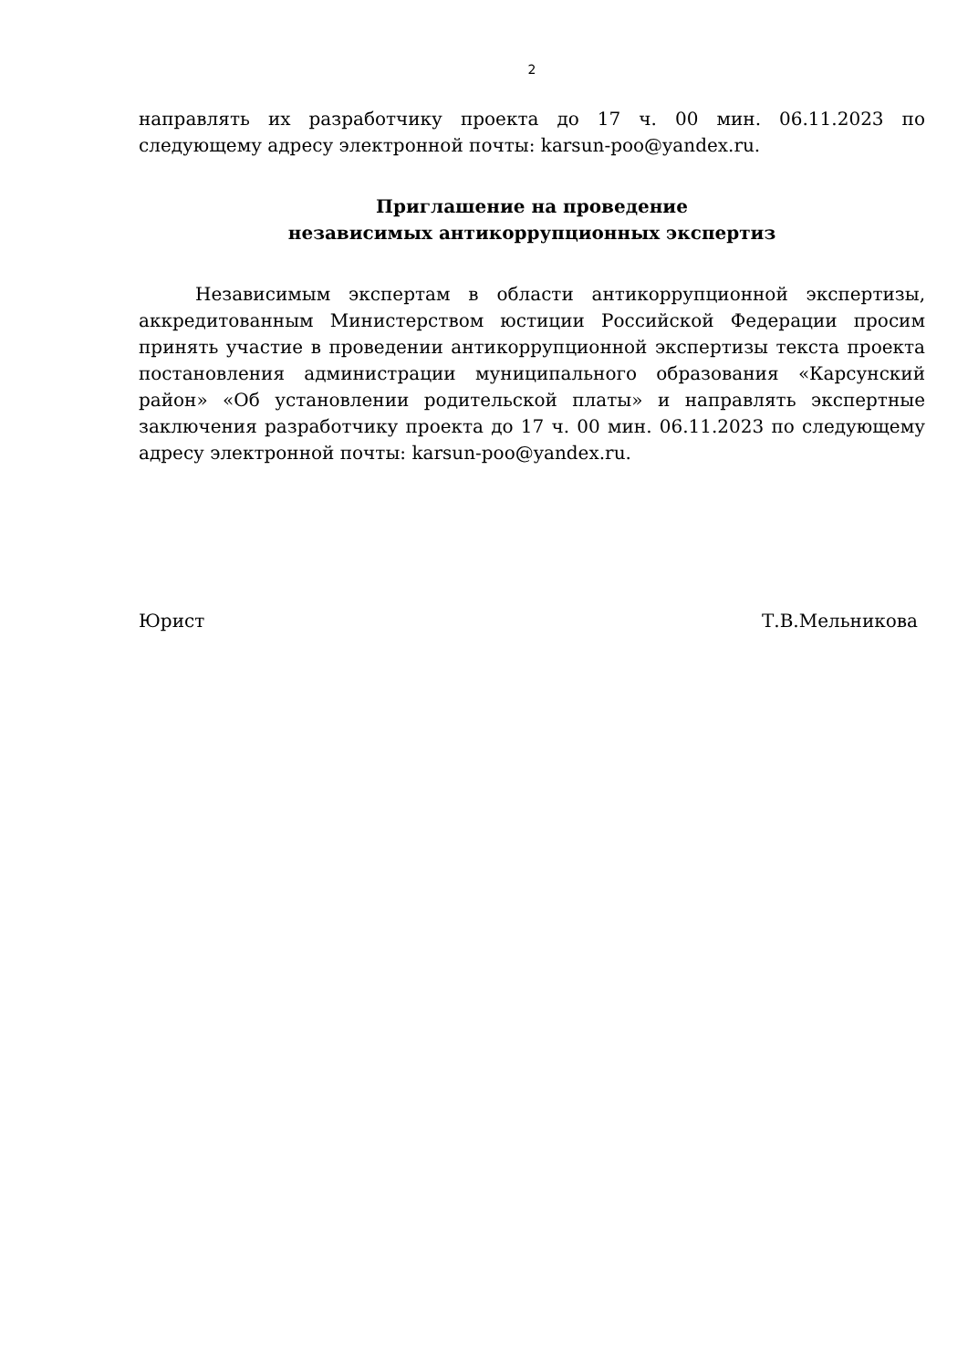2
направлять их разработчику проекта до 17 ч. 00 мин. 06.11.2023 по следующему адресу электронной почты: karsun-poo@yandex.ru.
Приглашение на проведение
независимых антикоррупционных экспертиз
Независимым экспертам в области антикоррупционной экспертизы, аккредитованным Министерством юстиции Российской Федерации просим принять участие в проведении антикоррупционной экспертизы текста проекта постановления администрации муниципального образования «Карсунский район» «Об установлении родительской платы» и направлять экспертные заключения разработчику проекта до 17 ч. 00 мин. 06.11.2023 по следующему адресу электронной почты: karsun-poo@yandex.ru.
Юрист Т.В.Мельникова